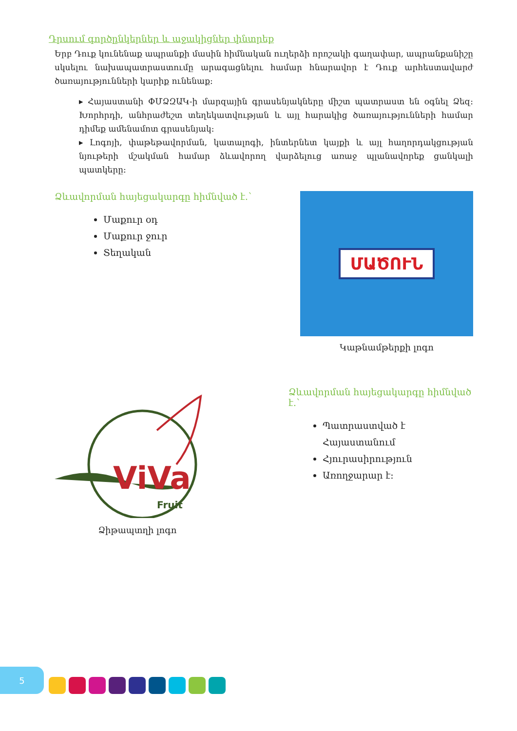Դրսում գործընկերներ և աջակիցներ փնտրեք
Երբ Դուք կունենաք ապրանքի մասին հիմնական ուղերձի որոշակի գաղափար, ապրանքանիշը սկսելու նախապատրաստումը արագացնելու համար հնարավոր է Դուք արհեստավարժ ծառայությունների կարիք ունենաք:
▸ Հայաստանի ՓՄՁԶԱԿ-ի մարզային գրասենյակները միշտ պատրաստ են օգնել Ձեզ: Խորհրդի, անհրաժեշտ տեղեկատվության և այլ հարակից ծառայությունների համար դիմեք ամենամոտ գրասենյակ:
▸ Լոգոյի, փաթեթավորման, կատալոգի, ինտերնետ կայքի և այլ հաղորդակցության նյութերի մշակման համար ձևավորող վարձելուց առաջ պլանավորեք ցանկալի պատկերը:
Ձևավորման հայեցակարգը հիմնված է․՝
Մաքուր օդ
Մաքուր ջուր
Տեղական
ՄԱԾՈՒՆ
Կաթնամթերքի լոգո
ViVa
Fruit
Ձիթապտղի լոգո
Ձևավորման հայեցակարգը հիմնված է․՝
Պատրաստված է Հայաստանում
Հյուրասիրություն
Առողջարար է:
5